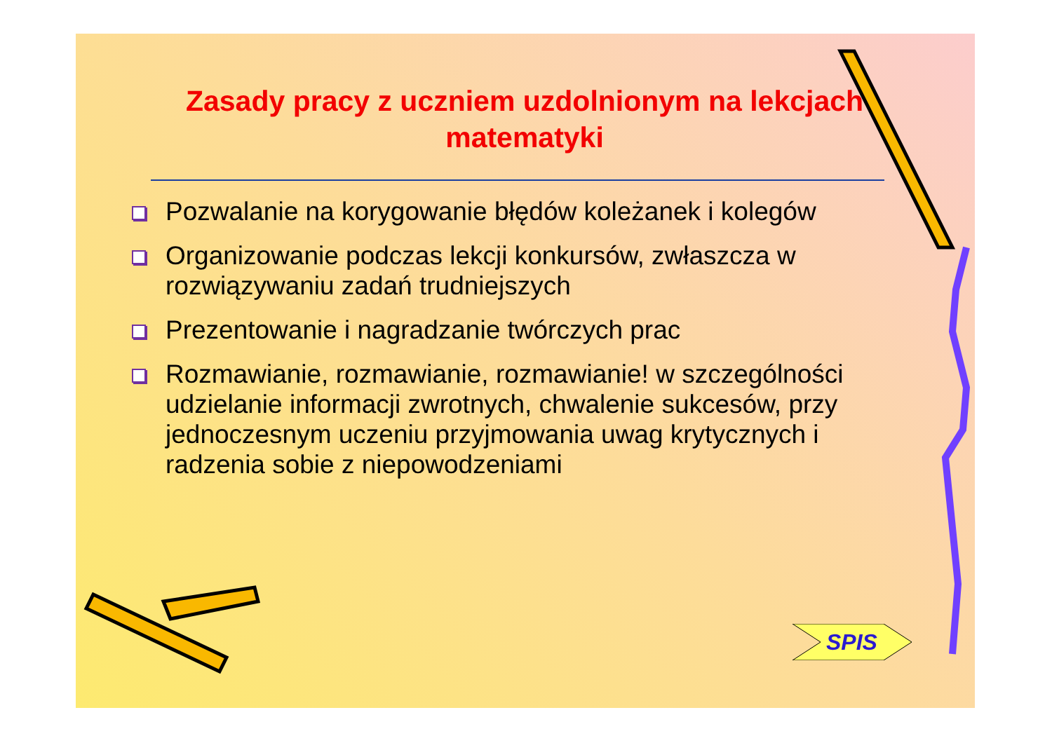Zasady pracy z uczniem uzdolnionym na lekcjach matematyki
Pozwalanie na korygowanie błędów koleżanek i kolegów
Organizowanie podczas lekcji konkursów, zwłaszcza w rozwiązywaniu zadań trudniejszych
Prezentowanie i nagradzanie twórczych prac
Rozmawianie, rozmawianie, rozmawianie! w szczególności udzielanie informacji zwrotnych, chwalenie sukcesów, przy jednoczesnym uczeniu przyjmowania uwag krytycznych i radzenia sobie z niepowodzeniami
SPIS